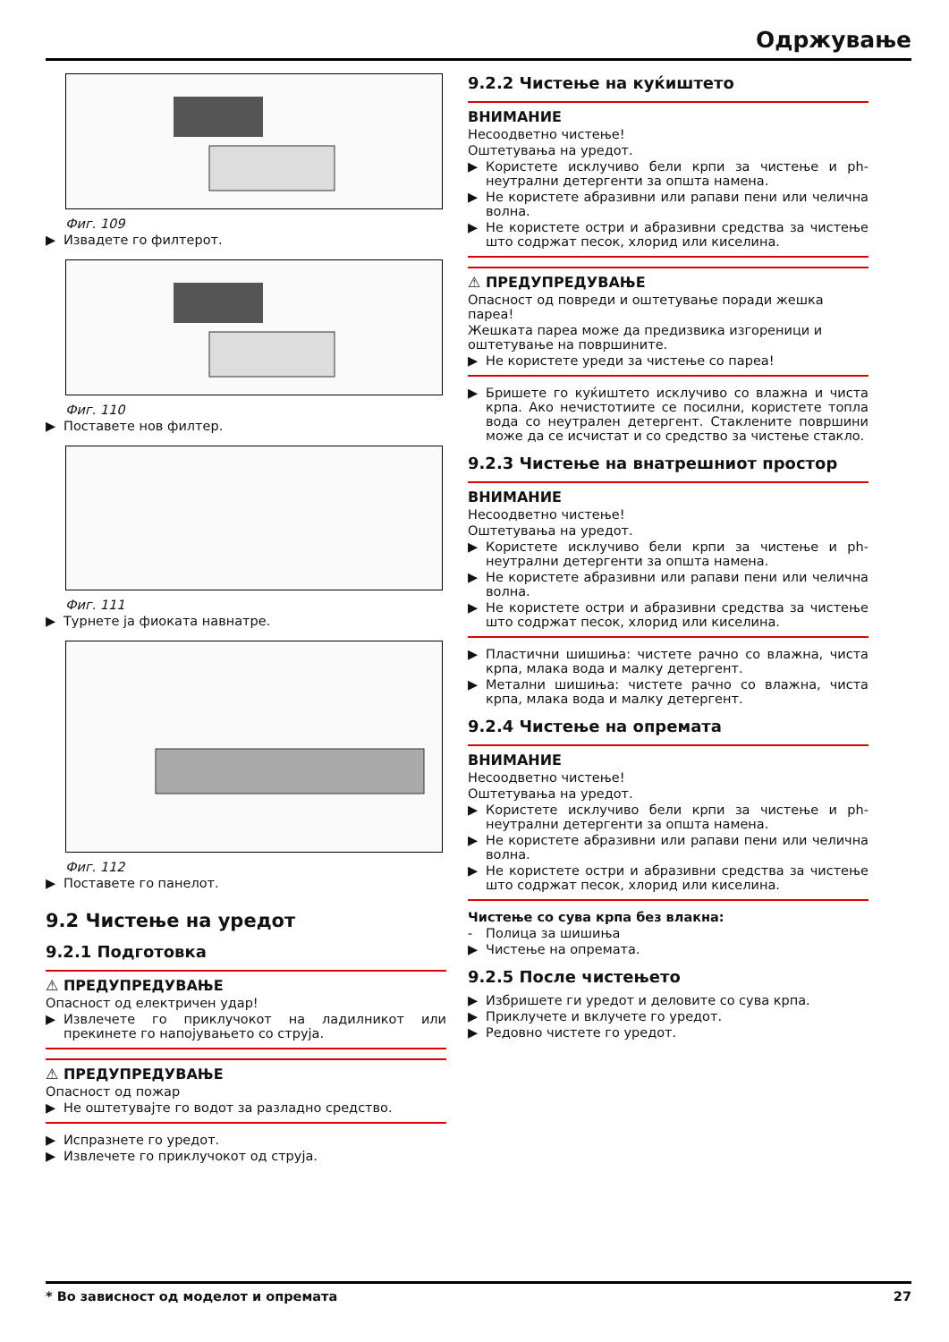Одржување
Фиг. 109
▶ Извадете го филтерот.
Фиг. 110
▶ Поставете нов филтер.
Фиг. 111
▶ Турнете ја фиоката навнатре.
Фиг. 112
▶ Поставете го панелот.
9.2 Чистење на уредот
9.2.1 Подготовка
⚠ ПРЕДУПРЕДУВАЊЕ
Опасност од електричен удар!
▶ Извлечете го приклучокот на ладилникот или прекинете го напојувањето со струја.
⚠ ПРЕДУПРЕДУВАЊЕ
Опасност од пожар
▶ Не оштетувајте го водот за разладно средство.
▶ Испразнете го уредот.
▶ Извлечете го приклучокот од струја.
9.2.2 Чистење на куќиштето
ВНИМАНИЕ
Несоодветно чистење!
Оштетувања на уредот.
▶ Користете исклучиво бели крпи за чистење и ph-неутрални детергенти за општа намена.
▶ Не користете абразивни или рапави пени или челична волна.
▶ Не користете остри и абразивни средства за чистење што содржат песок, хлорид или киселина.
⚠ ПРЕДУПРЕДУВАЊЕ
Опасност од повреди и оштетување поради жешка пареа!
Жешката пареа може да предизвика изгореници и оштетување на површините.
▶ Не користете уреди за чистење со пареа!
▶ Бришете го куќиштето исклучиво со влажна и чиста крпа. Ако нечистотиите се посилни, користете топла вода со неутрален детергент. Стаклените површини може да се исчистат и со средство за чистење стакло.
9.2.3 Чистење на внатрешниот простор
ВНИМАНИЕ
Несоодветно чистење!
Оштетувања на уредот.
▶ Користете исклучиво бели крпи за чистење и ph-неутрални детергенти за општа намена.
▶ Не користете абразивни или рапави пени или челична волна.
▶ Не користете остри и абразивни средства за чистење што содржат песок, хлорид или киселина.
▶ Пластични шишиња: чистете рачно со влажна, чиста крпа, млака вода и малку детергент.
▶ Метални шишиња: чистете рачно со влажна, чиста крпа, млака вода и малку детергент.
9.2.4 Чистење на опремата
ВНИМАНИЕ
Несоодветно чистење!
Оштетувања на уредот.
▶ Користете исклучиво бели крпи за чистење и ph-неутрални детергенти за општа намена.
▶ Не користете абразивни или рапави пени или челична волна.
▶ Не користете остри и абразивни средства за чистење што содржат песок, хлорид или киселина.
Чистење со сува крпа без влакна:
- Полица за шишиња
▶ Чистење на опремата.
9.2.5 После чистењето
▶ Избришете ги уредот и деловите со сува крпа.
▶ Приклучете и вклучете го уредот.
▶ Редовно чистете го уредот.
* Во зависност од моделот и опремата 27